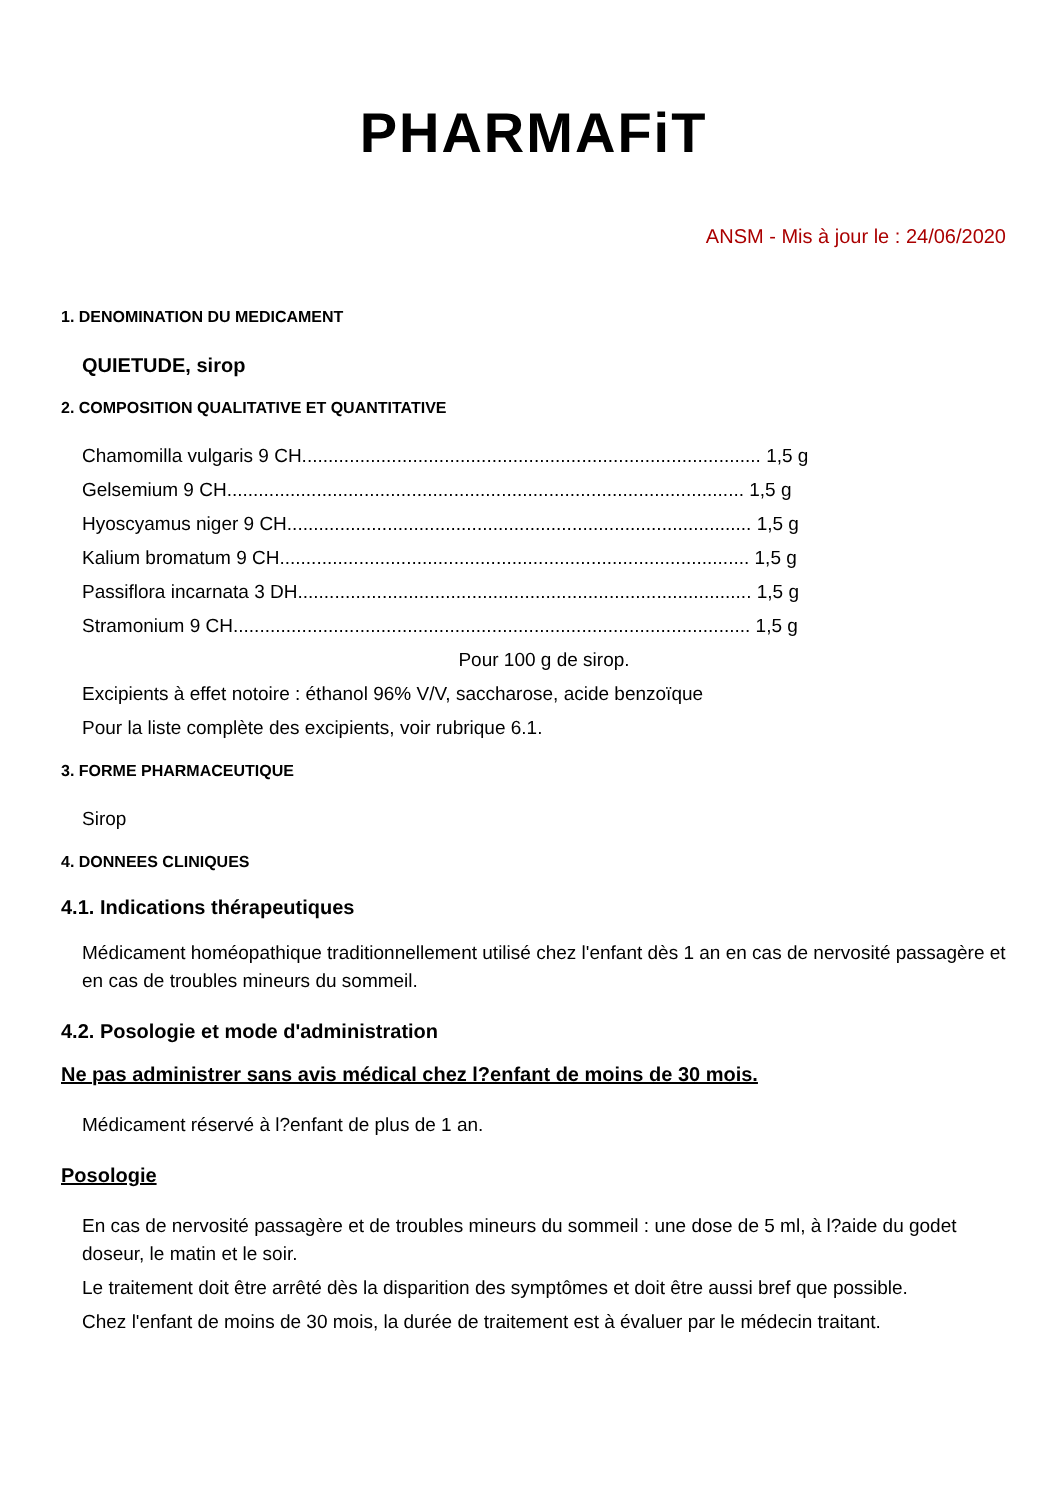PHARMAFiT
ANSM - Mis à jour le : 24/06/2020
1. DENOMINATION DU MEDICAMENT
QUIETUDE, sirop
2. COMPOSITION QUALITATIVE ET QUANTITATIVE
Chamomilla vulgaris 9 CH....................................................................................... 1,5 g
Gelsemium 9 CH.................................................................................................. 1,5 g
Hyoscyamus niger 9 CH........................................................................................ 1,5 g
Kalium bromatum 9 CH......................................................................................... 1,5 g
Passiflora incarnata 3 DH...................................................................................... 1,5 g
Stramonium 9 CH.................................................................................................. 1,5 g
Pour 100 g de sirop.
Excipients à effet notoire : éthanol 96% V/V, saccharose, acide benzoïque
Pour la liste complète des excipients, voir rubrique 6.1.
3. FORME PHARMACEUTIQUE
Sirop
4. DONNEES CLINIQUES
4.1. Indications thérapeutiques
Médicament homéopathique traditionnellement utilisé chez l'enfant dès 1 an en cas de nervosité passagère et en cas de troubles mineurs du sommeil.
4.2. Posologie et mode d'administration
Ne pas administrer sans avis médical chez l?enfant de moins de 30 mois.
Médicament réservé à l?enfant de plus de 1 an.
Posologie
En cas de nervosité passagère et de troubles mineurs du sommeil : une dose de 5 ml, à l?aide du godet doseur, le matin et le soir.
Le traitement doit être arrêté dès la disparition des symptômes et doit être aussi bref que possible.
Chez l'enfant de moins de 30 mois, la durée de traitement est à évaluer par le médecin traitant.